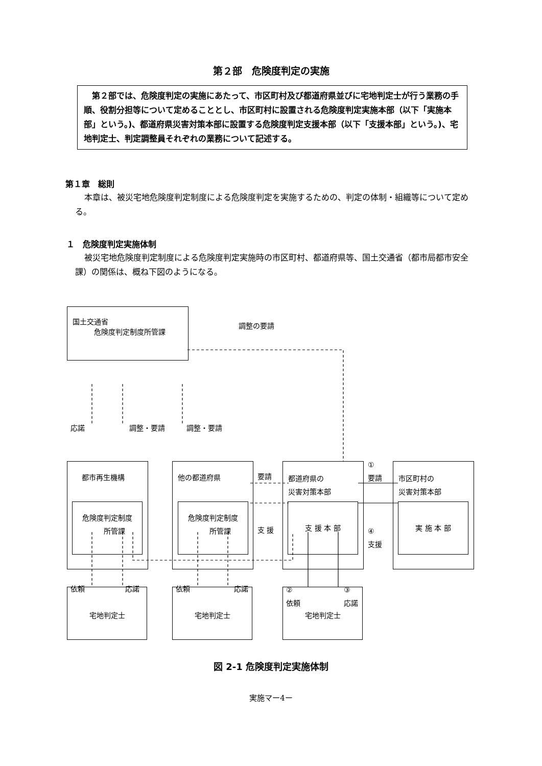第２部　危険度判定の実施
　第２部では、危険度判定の実施にあたって、市区町村及び都道府県並びに宅地判定士が行う業務の手順、役割分担等について定めることとし、市区町村に設置される危険度判定実施本部（以下「実施本部」という。)、都道府県災害対策本部に設置する危険度判定支援本部（以下「支援本部」という。)、宅地判定士、判定調整員それぞれの業務について記述する。
第１章　総則
本章は、被災宅地危険度判定制度による危険度判定を実施するための、判定の体制・組織等について定める。
１　危険度判定実施体制
被災宅地危険度判定制度による危険度判定実施時の市区町村、都道府県等、国土交通省（都市局都市安全課）の関係は、概ね下図のようになる。
国土交通省
　　　危険度判定制度所管課
調整の要請
応諾 調整・要請 調整・要請
都市再生機構
危険度判定制度
　　所管課
他の都道府県
危険度判定制度
　　所管課
都道府県の
災害対策本部
支 援 本 部
市区町村の
災害対策本部
実 施 本 部
要請
支 援
①
要請
④
支援
依頼 応諾 依頼 応諾
②
依頼
③
応諾
宅地判定士 宅地判定士 宅地判定士
図 2-1 危険度判定実施体制
実施マー4ー